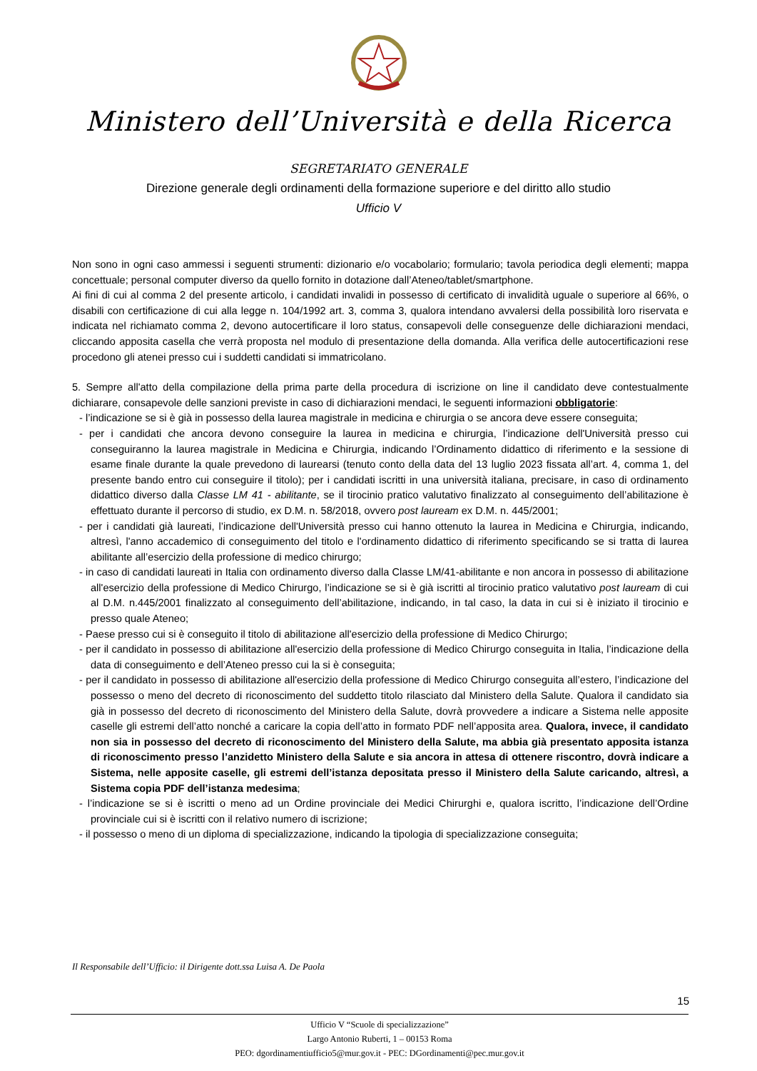Ministero dell’Università e della Ricerca
SEGRETARIATO GENERALE
Direzione generale degli ordinamenti della formazione superiore e del diritto allo studio
Ufficio V
Non sono in ogni caso ammessi i seguenti strumenti: dizionario e/o vocabolario; formulario; tavola periodica degli elementi; mappa concettuale; personal computer diverso da quello fornito in dotazione dall’Ateneo/tablet/smartphone.
Ai fini di cui al comma 2 del presente articolo, i candidati invalidi in possesso di certificato di invalidità uguale o superiore al 66%, o disabili con certificazione di cui alla legge n. 104/1992 art. 3, comma 3, qualora intendano avvalersi della possibilità loro riservata e indicata nel richiamato comma 2, devono autocertificare il loro status, consapevoli delle conseguenze delle dichiarazioni mendaci, cliccando apposita casella che verrà proposta nel modulo di presentazione della domanda. Alla verifica delle autocertificazioni rese procedono gli atenei presso cui i suddetti candidati si immatricolano.
5. Sempre all'atto della compilazione della prima parte della procedura di iscrizione on line il candidato deve contestualmente dichiarare, consapevole delle sanzioni previste in caso di dichiarazioni mendaci, le seguenti informazioni obbligatorie:
- l’indicazione se si è già in possesso della laurea magistrale in medicina e chirurgia o se ancora deve essere conseguita;
- per i candidati che ancora devono conseguire la laurea in medicina e chirurgia, l’indicazione dell'Università presso cui conseguiranno la laurea magistrale in Medicina e Chirurgia, indicando l’Ordinamento didattico di riferimento e la sessione di esame finale durante la quale prevedono di laurearsi (tenuto conto della data del 13 luglio 2023 fissata all’art. 4, comma 1, del presente bando entro cui conseguire il titolo); per i candidati iscritti in una università italiana, precisare, in caso di ordinamento didattico diverso dalla Classe LM 41 - abilitante, se il tirocinio pratico valutativo finalizzato al conseguimento dell’abilitazione è effettuato durante il percorso di studio, ex D.M. n. 58/2018, ovvero post lauream ex D.M. n. 445/2001;
- per i candidati già laureati, l’indicazione dell'Università presso cui hanno ottenuto la laurea in Medicina e Chirurgia, indicando, altresì, l'anno accademico di conseguimento del titolo e l'ordinamento didattico di riferimento specificando se si tratta di laurea abilitante all’esercizio della professione di medico chirurgo;
- in caso di candidati laureati in Italia con ordinamento diverso dalla Classe LM/41-abilitante e non ancora in possesso di abilitazione all'esercizio della professione di Medico Chirurgo, l’indicazione se si è già iscritti al tirocinio pratico valutativo post lauream di cui al D.M. n.445/2001 finalizzato al conseguimento dell’abilitazione, indicando, in tal caso, la data in cui si è iniziato il tirocinio e presso quale Ateneo;
- Paese presso cui si è conseguito il titolo di abilitazione all'esercizio della professione di Medico Chirurgo;
- per il candidato in possesso di abilitazione all'esercizio della professione di Medico Chirurgo conseguita in Italia, l’indicazione della data di conseguimento e dell’Ateneo presso cui la si è conseguita;
- per il candidato in possesso di abilitazione all'esercizio della professione di Medico Chirurgo conseguita all’estero, l’indicazione del possesso o meno del decreto di riconoscimento del suddetto titolo rilasciato dal Ministero della Salute. Qualora il candidato sia già in possesso del decreto di riconoscimento del Ministero della Salute, dovrà provvedere a indicare a Sistema nelle apposite caselle gli estremi dell’atto nonché a caricare la copia dell’atto in formato PDF nell’apposita area. Qualora, invece, il candidato non sia in possesso del decreto di riconoscimento del Ministero della Salute, ma abbia già presentato apposita istanza di riconoscimento presso l’anzidetto Ministero della Salute e sia ancora in attesa di ottenere riscontro, dovrà indicare a Sistema, nelle apposite caselle, gli estremi dell’istanza depositata presso il Ministero della Salute caricando, altresì, a Sistema copia PDF dell’istanza medesima;
- l’indicazione se si è iscritti o meno ad un Ordine provinciale dei Medici Chirurghi e, qualora iscritto, l’indicazione dell’Ordine provinciale cui si è iscritti con il relativo numero di iscrizione;
- il possesso o meno di un diploma di specializzazione, indicando la tipologia di specializzazione conseguita;
Il Responsabile dell’Ufficio: il Dirigente dott.ssa Luisa A. De Paola
15
Ufficio V “Scuole di specializzazione”
Largo Antonio Ruberti, 1 – 00153 Roma
PEO: dgordinamentiufficio5@mur.gov.it - PEC: DGordinamenti@pec.mur.gov.it